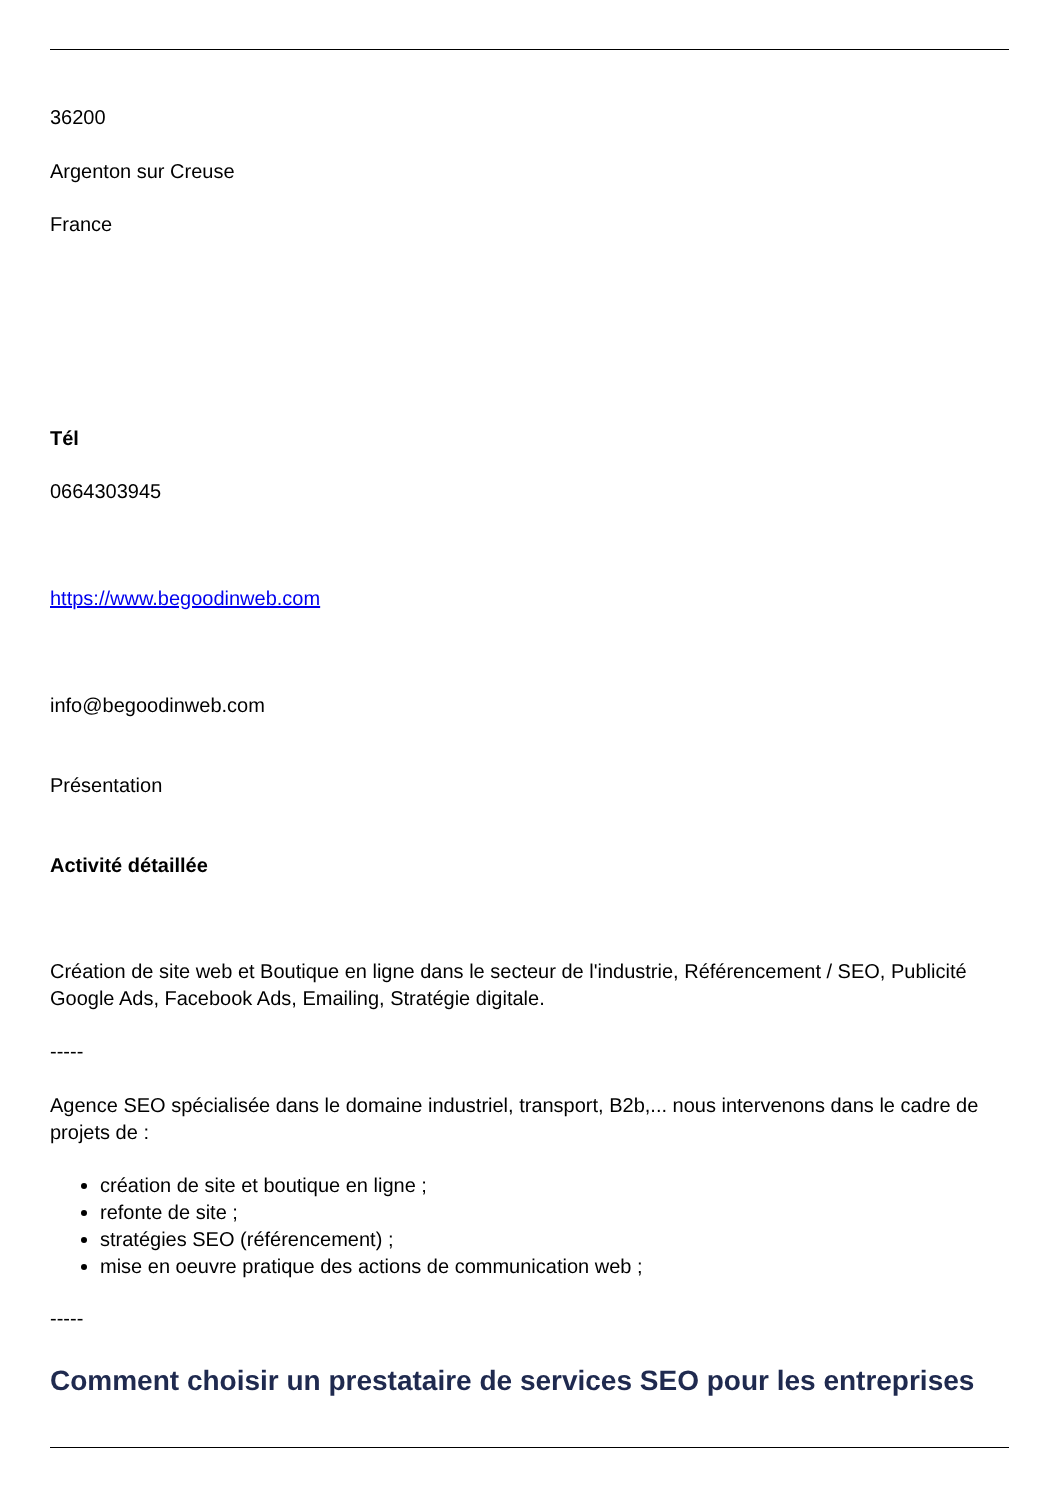36200
Argenton sur Creuse
France
Tél
0664303945
https://www.begoodinweb.com
info@begoodinweb.com
Présentation
Activité détaillée
Création de site web et Boutique en ligne dans le secteur de l'industrie, Référencement / SEO, Publicité Google Ads, Facebook Ads, Emailing, Stratégie digitale.
-----
Agence SEO spécialisée dans le domaine industriel, transport, B2b,... nous intervenons dans le cadre de projets de :
création de site et boutique en ligne ;
refonte de site ;
stratégies SEO (référencement) ;
mise en oeuvre pratique des actions de communication web ;
-----
Comment choisir un prestataire de services SEO pour les entreprises